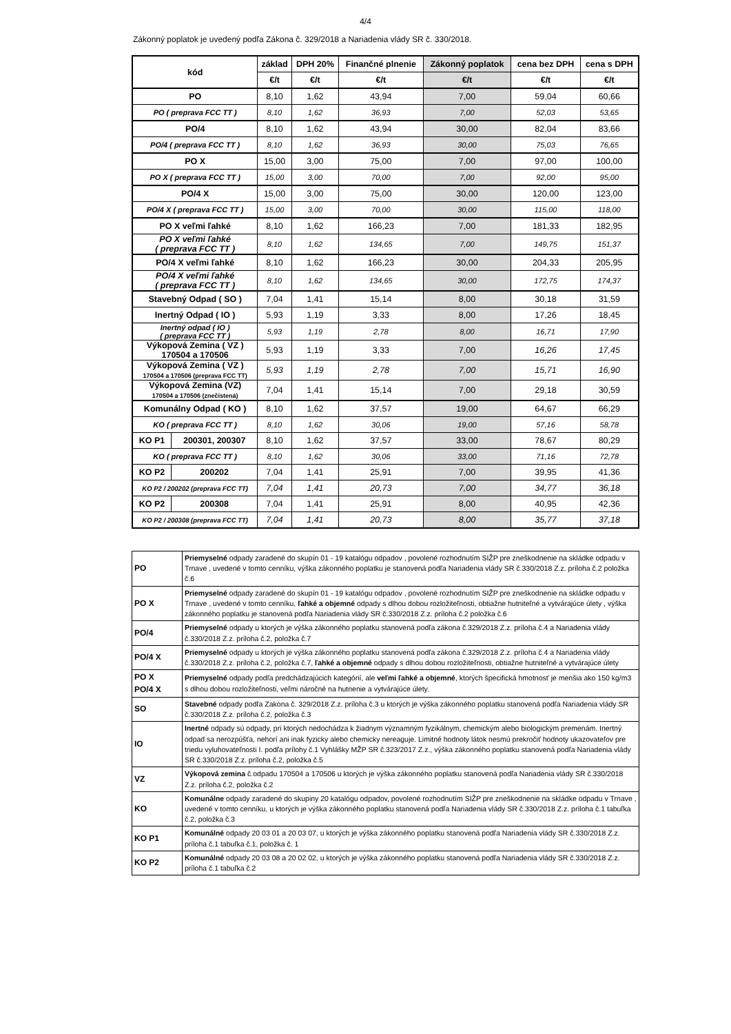4/4
Zákonný poplatok je uvedený podľa Zákona č. 329/2018 a Nariadenia vlády SR č. 330/2018.
| kód | | základ | DPH 20% | Finančné plnenie | Zákonný poplatok | cena bez DPH | cena s DPH |
| --- | --- | --- | --- | --- | --- | --- | --- |
| | | €/t | €/t | €/t | €/t | €/t | €/t |
| PO | | 8,10 | 1,62 | 43,94 | 7,00 | 59,04 | 60,66 |
| PO ( preprava FCC TT ) | | 8,10 | 1,62 | 36,93 | 7,00 | 52,03 | 53,65 |
| PO/4 | | 8,10 | 1,62 | 43,94 | 30,00 | 82,04 | 83,66 |
| PO/4 ( preprava FCC TT ) | | 8,10 | 1,62 | 36,93 | 30,00 | 75,03 | 76,65 |
| PO X | | 15,00 | 3,00 | 75,00 | 7,00 | 97,00 | 100,00 |
| PO X ( preprava FCC TT ) | | 15,00 | 3,00 | 70,00 | 7,00 | 92,00 | 95,00 |
| PO/4 X | | 15,00 | 3,00 | 75,00 | 30,00 | 120,00 | 123,00 |
| PO/4 X ( preprava FCC TT ) | | 15,00 | 3,00 | 70,00 | 30,00 | 115,00 | 118,00 |
| PO X veľmi ľahké | | 8,10 | 1,62 | 166,23 | 7,00 | 181,33 | 182,95 |
| PO X veľmi ľahké ( preprava FCC TT ) | | 8,10 | 1,62 | 134,65 | 7,00 | 149,75 | 151,37 |
| PO/4 X veľmi ľahké | | 8,10 | 1,62 | 166,23 | 30,00 | 204,33 | 205,95 |
| PO/4 X veľmi ľahké ( preprava FCC TT ) | | 8,10 | 1,62 | 134,65 | 30,00 | 172,75 | 174,37 |
| Stavebný Odpad ( SO ) | | 7,04 | 1,41 | 15,14 | 8,00 | 30,18 | 31,59 |
| Inertný Odpad ( IO ) | | 5,93 | 1,19 | 3,33 | 8,00 | 17,26 | 18,45 |
| Inertný odpad ( IO ) ( preprava FCC TT ) | | 5,93 | 1,19 | 2,78 | 8,00 | 16,71 | 17,90 |
| Výkopová Zemina ( VZ ) 170504 a 170506 | | 5,93 | 1,19 | 3,33 | 7,00 | 16,26 | 17,45 |
| Výkopová Zemina ( VZ ) 170504 a 170506 (preprava FCC TT) | | 5,93 | 1,19 | 2,78 | 7,00 | 15,71 | 16,90 |
| Výkopová Zemina (VZ) 170504 a 170506 (znečistená) | | 7,04 | 1,41 | 15,14 | 7,00 | 29,18 | 30,59 |
| Komunálny Odpad ( KO ) | | 8,10 | 1,62 | 37,57 | 19,00 | 64,67 | 66,29 |
| KO ( preprava FCC TT ) | | 8,10 | 1,62 | 30,06 | 19,00 | 57,16 | 58,78 |
| KO P1 | 200301, 200307 | 8,10 | 1,62 | 37,57 | 33,00 | 78,67 | 80,29 |
| KO ( preprava FCC TT ) | | 8,10 | 1,62 | 30,06 | 33,00 | 71,16 | 72,78 |
| KO P2 | 200202 | 7,04 | 1,41 | 25,91 | 7,00 | 39,95 | 41,36 |
| KO P2 / 200202 (preprava FCC TT) | | 7,04 | 1,41 | 20,73 | 7,00 | 34,77 | 36,18 |
| KO P2 | 200308 | 7,04 | 1,41 | 25,91 | 8,00 | 40,95 | 42,36 |
| KO P2 / 200308 (preprava FCC TT) | | 7,04 | 1,41 | 20,73 | 8,00 | 35,77 | 37,18 |
| PO | Priemyselné odpady zaradené do skupín 01 - 19 katalógu odpadov , povolené rozhodnutím SIŽP pre zneškodnenie na skládke odpadu v Trnave , uvedené v tomto cenníku, výška zákonného poplatku je stanovená podľa Nariadenia vlády SR č.330/2018 Z.z. príloha č.2 položka č.6 |
| PO X | Priemyselné odpady zaradené do skupín 01 - 19 katalógu odpadov , povolené rozhodnutím SIŽP pre zneškodnenie na skládke odpadu v Trnave , uvedené v tomto cenníku, ľahké a objemné odpady s dlhou dobou rozložiteľnosti, obtiažne hutniteľné a vytvárajúce úlety , výška zákonného poplatku je stanovená podľa Nariadenia vlády SR č.330/2018 Z.z. príloha č.2 položka č.6 |
| PO/4 | Priemyselné odpady u ktorých je výška zákonného poplatku stanovená podľa zákona č.329/2018 Z.z. príloha č.4 a Nariadenia vlády č.330/2018 Z.z. príloha č.2, položka č.7 |
| PO/4 X | Priemyselné odpady u ktorých je výška zákonného poplatku stanovená podľa zákona č.329/2018 Z.z. príloha č.4 a Nariadenia vlády č.330/2018 Z.z. príloha č.2, položka č.7, ľahké a objemné odpady s dlhou dobou rozložiteľnosti, obtiažne hutniteľné a vytvárajúce úlety |
| PO X PO/4 X | Priemyselné odpady podľa predchádzajúcich kategórií, ale veľmi ľahké a objemné , ktorých špecifická hmotnosť je menšia ako 150 kg/m3 s dlhou dobou rozložiteľnosti, veľmi náročné na hutnenie a vytvárajúce úlety. |
| SO | Stavebné odpady podľa Zakona č. 329/2018 Z.z. príloha č.3 u ktorých je výška zákonného poplatku stanovená podľa Nariadenia vlády SR č.330/2018 Z.z. príloha č.2, položka č.3 |
| IO | Inertné odpady sú odpady, pri ktorých nedochádza k žiadnym významným fyzikálnym, chemickým alebo biologickým premenám. Inertný odpad sa nerozpúšťa, nehorí ani inak fyzicky alebo chemicky nereaguje. Limitné hodnoty látok nesmú prekročiť hodnoty ukazovateľov pre triedu vyluhovateľnosti I. podľa prílohy č.1 Vyhlášky MŽP SR č.323/2017 Z.z., výška zákonného poplatku stanovená podľa Nariadenia vlády SR č.330/2018 Z.z. príloha č.2, položka č.5 |
| VZ | Výkopová zemina č.odpadu 170504 a 170506 u ktorých je výška zákonného poplatku stanovená podľa Nariadenia vlády SR č.330/2018 Z.z. príloha č.2, položka č.2 |
| KO | Komunálne odpady zaradené do skupiny 20 katalógu odpadov, povolené rozhodnutím SIŽP pre zneškodnenie na skládke odpadu v Trnave , uvedené v tomto cenníku, u ktorých je výška zákonného poplatku stanovená podľa Nariadenia vlády SR č.330/2018 Z.z. príloha č.1 tabuľka č.2, položka č.3 |
| KO P1 | Komunálné odpady 20 03 01 a 20 03 07, u ktorých je výška zákonného poplatku stanovená podľa Nariadenia vlády SR č.330/2018 Z.z. príloha č.1 tabuľka č.1, položka č. 1 |
| KO P2 | Komunálné odpady 20 03 08 a 20 02 02, u ktorých je výška zákonného poplatku stanovená podľa Nariadenia vlády SR č.330/2018 Z.z. príloha č.1 tabuľka č.2 |